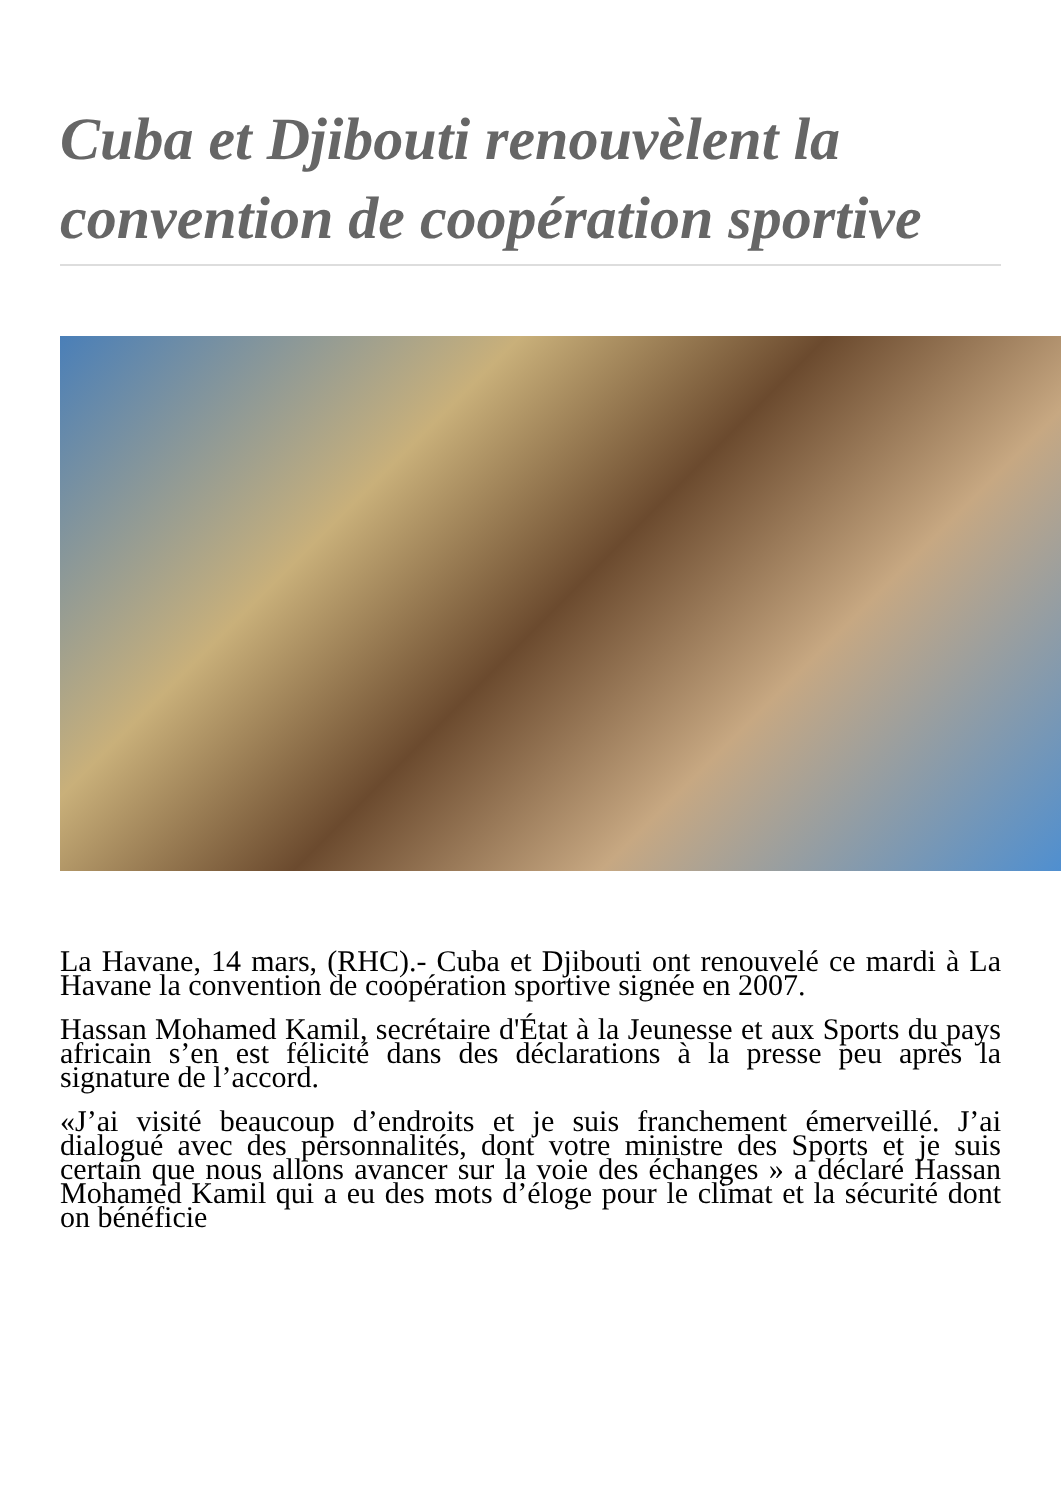Cuba et Djibouti renouvèlent la convention de coopération sportive
La Havane, 14 mars, (RHC).- Cuba et Djibouti ont renouvelé ce mardi à La Havane la convention de coopération sportive signée en 2007.
Hassan Mohamed Kamil, secrétaire d'État à la Jeunesse et aux Sports du pays africain s’en est félicité dans des déclarations à la presse peu après la signature de l’accord.
«J’ai visité beaucoup d’endroits et je suis franchement émerveillé. J’ai dialogué avec des personnalités, dont votre ministre des Sports et je suis certain que nous allons avancer sur la voie des échanges » a déclaré Hassan Mohamed Kamil qui a eu des mots d’éloge pour le climat et la sécurité dont on bénéficie